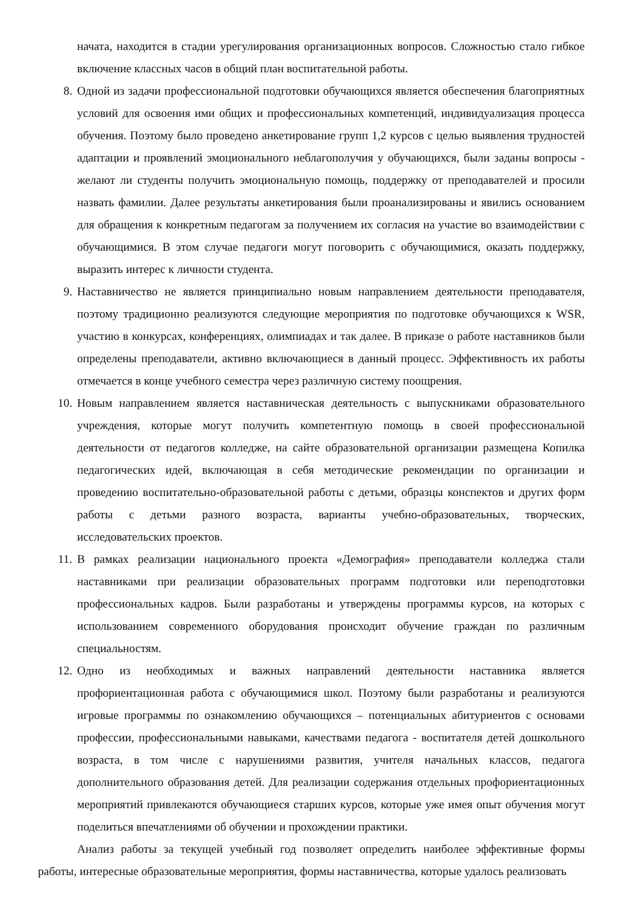начата, находится в стадии урегулирования организационных вопросов. Сложностью стало гибкое включение классных часов в общий план воспитательной работы.
8. Одной из задачи профессиональной подготовки обучающихся является обеспечения благоприятных условий для освоения ими общих и профессиональных компетенций, индивидуализация процесса обучения. Поэтому было проведено анкетирование групп 1,2 курсов с целью выявления трудностей адаптации и проявлений эмоционального неблагополучия у обучающихся, были заданы вопросы - желают ли студенты получить эмоциональную помощь, поддержку от преподавателей и просили назвать фамилии. Далее результаты анкетирования были проанализированы и явились основанием для обращения к конкретным педагогам за получением их согласия на участие во взаимодействии с обучающимися. В этом случае педагоги могут поговорить с обучающимися, оказать поддержку, выразить интерес к личности студента.
9. Наставничество не является принципиально новым направлением деятельности преподавателя, поэтому традиционно реализуются следующие мероприятия по подготовке обучающихся к WSR, участию в конкурсах, конференциях, олимпиадах и так далее. В приказе о работе наставников были определены преподаватели, активно включающиеся в данный процесс. Эффективность их работы отмечается в конце учебного семестра через различную систему поощрения.
10. Новым направлением является наставническая деятельность с выпускниками образовательного учреждения, которые могут получить компетентную помощь в своей профессиональной деятельности от педагогов колледже, на сайте образовательной организации размещена Копилка педагогических идей, включающая в себя методические рекомендации по организации и проведению воспитательно-образовательной работы с детьми, образцы конспектов и других форм работы с детьми разного возраста, варианты учебно-образовательных, творческих, исследовательских проектов.
11. В рамках реализации национального проекта «Демография» преподаватели колледжа стали наставниками при реализации образовательных программ подготовки или переподготовки профессиональных кадров. Были разработаны и утверждены программы курсов, на которых с использованием современного оборудования происходит обучение граждан по различным специальностям.
12. Одно из необходимых и важных направлений деятельности наставника является профориентационная работа с обучающимися школ. Поэтому были разработаны и реализуются игровые программы по ознакомлению обучающихся – потенциальных абитуриентов с основами профессии, профессиональными навыками, качествами педагога - воспитателя детей дошкольного возраста, в том числе с нарушениями развития, учителя начальных классов, педагога дополнительного образования детей. Для реализации содержания отдельных профориентационных мероприятий привлекаются обучающиеся старших курсов, которые уже имея опыт обучения могут поделиться впечатлениями об обучении и прохождении практики.
Анализ работы за текущей учебный год позволяет определить наиболее эффективные формы работы, интересные образовательные мероприятия, формы наставничества, которые удалось реализовать